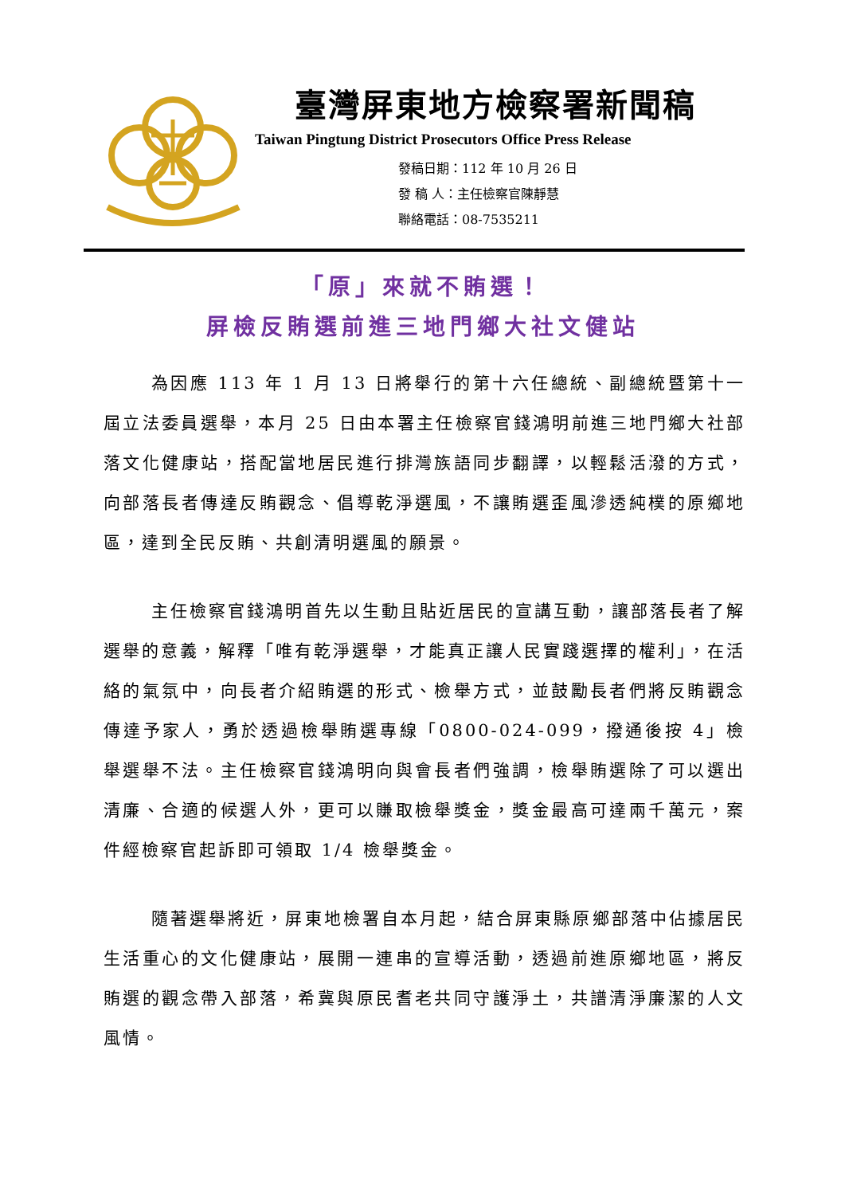臺灣屏東地方檢察署新聞稿
Taiwan Pingtung District Prosecutors Office Press Release
發稿日期：112 年 10 月 26 日
發 稿 人：主任檢察官陳靜慧
聯絡電話：08-7535211
「原」來就不賄選！
屏檢反賄選前進三地門鄉大社文健站
為因應 113 年 1 月 13 日將舉行的第十六任總統、副總統暨第十一屆立法委員選舉，本月 25 日由本署主任檢察官錢鴻明前進三地門鄉大社部落文化健康站，搭配當地居民進行排灣族語同步翻譯，以輕鬆活潑的方式，向部落長者傳達反賄觀念、倡導乾淨選風，不讓賄選歪風滲透純樸的原鄉地區，達到全民反賄、共創清明選風的願景。
主任檢察官錢鴻明首先以生動且貼近居民的宣講互動，讓部落長者了解選舉的意義，解釋「唯有乾淨選舉，才能真正讓人民實踐選擇的權利」，在活絡的氣氛中，向長者介紹賄選的形式、檢舉方式，並鼓勵長者們將反賄觀念傳達予家人，勇於透過檢舉賄選專線「0800-024-099，撥通後按 4」檢舉選舉不法。主任檢察官錢鴻明向與會長者們強調，檢舉賄選除了可以選出清廉、合適的候選人外，更可以賺取檢舉獎金，獎金最高可達兩千萬元，案件經檢察官起訴即可領取 1/4 檢舉獎金。
隨著選舉將近，屏東地檢署自本月起，結合屏東縣原鄉部落中佔據居民生活重心的文化健康站，展開一連串的宣導活動，透過前進原鄉地區，將反賄選的觀念帶入部落，希冀與原民耆老共同守護淨土，共譜清淨廉潔的人文風情。